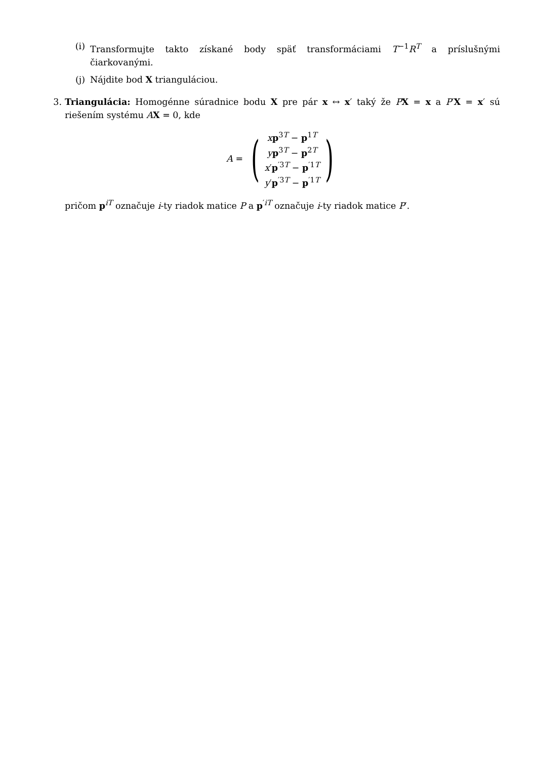(i)
Transformujte takto získané body späť transformáciami T<sup>−1</sup>R<sup>T</sup> a príslušnými čiarkovanými.
(j)
Nájdite bod X trianguláciou.
3. Triangulácia: Homogénne súradnice bodu X pre pár x ↔ x′ taký že PX = x a P′X = x′ sú riešením systému AX = 0, kde
A =
(
xp<sup>3T</sup> − p<sup>1T</sup>
yp<sup>3T</sup> − p<sup>2T</sup>
x′p<sup>′3T</sup> − p<sup>′1T</sup>
y′p<sup>′3T</sup> − p<sup>′1T</sup>
)
pričom p<sup>iT</sup> označuje i-ty riadok matice P a p<sup>′iT</sup> označuje i-ty riadok matice P′.